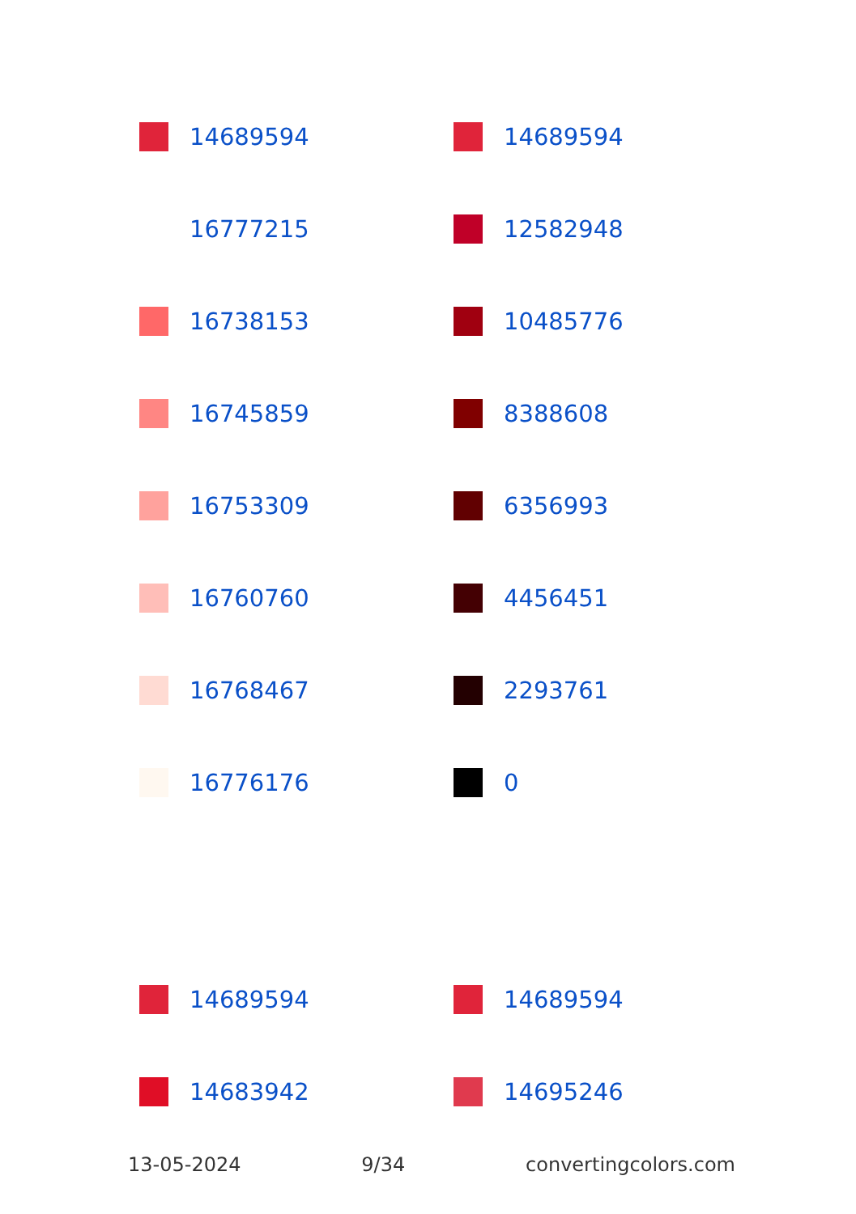14689594 14689594
16777215 12582948
16738153 10485776
16745859 8388608
16753309 6356993
16760760 4456451
16768467 2293761
16776176 0
14689594 14689594
14683942 14695246
13-05-2024 9/34 convertingcolors.com